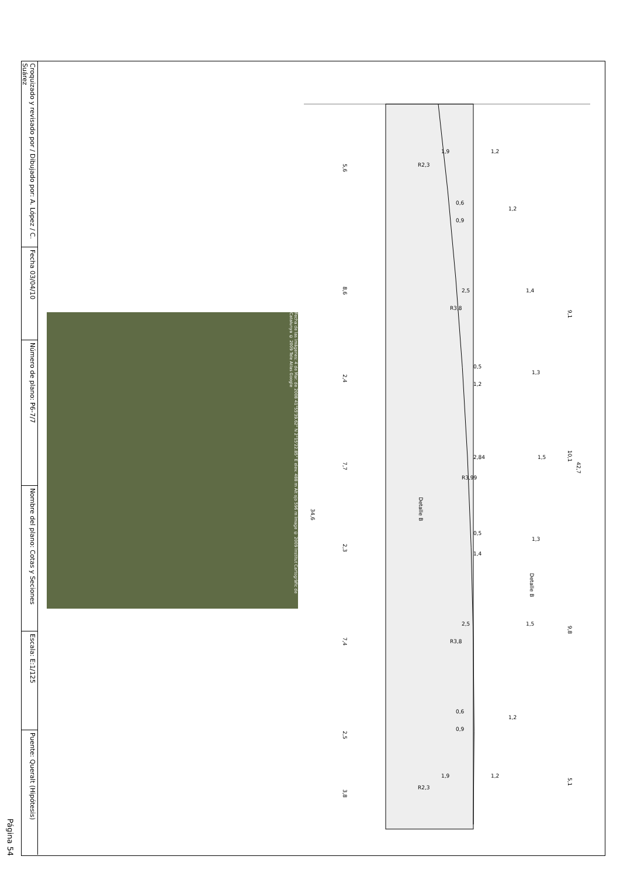Croquizado y revisado por / Dibujado por: A. López / C. Suárez
Fecha 03/04/10
Número de plano: P6-7/7
Nombre del plano: Cotas y Seciones
Escala: E:1/125
Puente: Queralt (Hipótesis)
Fecha de las imágenes: 4 de Mar. de 2008 41°55'39.62" N 2°15'22.85" E elev. 488 m Alt ojo 596 m Image © 2009 Institut Cartogràfic de Catalunya © 2009 Tele Atlas Google
5,6
8,6
2,4
7,7
2,3
7,4
2,5
3,8
34,6
9,1
10,1
42,7
9,8
5,1
Detalle B
Detalle B
1,9
1,2
R2,3
0,6
1,2
0,9
2,5
1,4
R3,8
0,5
1,3
1,2
2,84
1,5
R3,99
0,5
1,3
1,4
2,5
1,5
R3,8
0,6
1,2
0,9
1,9
1,2
R2,3
Página 54